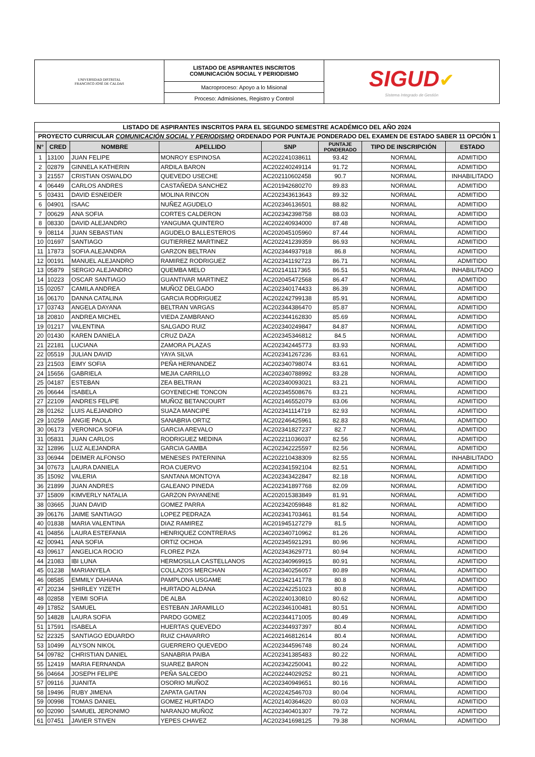| UNIVERSIDAD DISTRITAL FRANCISCO JOSÉ DE CALDAS | LISTADO DE ASPIRANTES INSCRITOS COMUNICACIÓN SOCIAL Y PERIODISMO | SIGUD ✔ Sistema Integrado de Gestión |
| | Macroproceso: Apoyo a lo Misional | |
| | Proceso: Admisiones, Registro y Control | |
| LISTADO DE ASPIRANTES INSCRITOS PARA EL SEGUNDO SEMESTRE ACADÉMICO DEL AÑO 2024 | | | | | | | |
| --- | --- | --- | --- | --- | --- | --- | --- |
| PROYECTO CURRICULAR COMUNICACIÓN SOCIAL Y PERIODISMO ORDENADO POR PUNTAJE PONDERADO DEL EXAMEN DE ESTADO SABER 11 OPCIÓN 1 | | | | | | | |
| N° | CRED | NOMBRE | APELLIDO | SNP | PUNTAJE PONDERADO | TIPO DE INSCRIPCIÓN | ESTADO |
| 1 | 13100 | JUAN FELIPE | MONROY ESPINOSA | AC202241038611 | 93.42 | NORMAL | ADMITIDO |
| 2 | 02879 | GINNELA KATHERIN | ARDILA BARON | AC202240249114 | 91.72 | NORMAL | ADMITIDO |
| 3 | 21557 | CRISTIAN OSWALDO | QUEVEDO USECHE | AC202110602458 | 90.7 | NORMAL | INHABILITADO |
| 4 | 06449 | CARLOS ANDRES | CASTAÑEDA SANCHEZ | AC201942680270 | 89.83 | NORMAL | ADMITIDO |
| 5 | 03431 | DAVID ESNEIDER | MOLINA RINCON | AC202343613643 | 89.32 | NORMAL | ADMITIDO |
| 6 | 04901 | ISAAC | NUÑEZ AGUDELO | AC202346136501 | 88.82 | NORMAL | ADMITIDO |
| 7 | 00629 | ANA SOFIA | CORTES CALDERON | AC202342398758 | 88.03 | NORMAL | ADMITIDO |
| 8 | 08330 | DAVID ALEJANDRO | YANGUMA QUINTERO | AC202240934000 | 87.48 | NORMAL | ADMITIDO |
| 9 | 08114 | JUAN SEBASTIAN | AGUDELO BALLESTEROS | AC202045105960 | 87.44 | NORMAL | ADMITIDO |
| 10 | 01697 | SANTIAGO | GUTIERREZ MARTINEZ | AC202241239359 | 86.93 | NORMAL | ADMITIDO |
| 11 | 17873 | SOFIA ALEJANDRA | GARZON BELTRAN | AC202344937918 | 86.8 | NORMAL | ADMITIDO |
| 12 | 00191 | MANUEL ALEJANDRO | RAMIREZ RODRIGUEZ | AC202341192723 | 86.71 | NORMAL | ADMITIDO |
| 13 | 05879 | SERGIO ALEJANDRO | QUEMBA MELO | AC202141117365 | 86.51 | NORMAL | INHABILITADO |
| 14 | 10223 | OSCAR SANTIAGO | GUANTIVAR MARTINEZ | AC202045472568 | 86.47 | NORMAL | ADMITIDO |
| 15 | 02057 | CAMILA ANDREA | MUÑOZ DELGADO | AC202340174433 | 86.39 | NORMAL | ADMITIDO |
| 16 | 06170 | DANNA CATALINA | GARCIA RODRIGUEZ | AC202242799138 | 85.91 | NORMAL | ADMITIDO |
| 17 | 03743 | ANGELA DAYANA | BELTRAN VARGAS | AC202344386470 | 85.87 | NORMAL | ADMITIDO |
| 18 | 20810 | ANDREA MICHEL | VIEDA ZAMBRANO | AC202344162830 | 85.69 | NORMAL | ADMITIDO |
| 19 | 01217 | VALENTINA | SALGADO RUIZ | AC202340249847 | 84.87 | NORMAL | ADMITIDO |
| 20 | 01430 | KAREN DANIELA | CRUZ DAZA | AC202345346812 | 84.5 | NORMAL | ADMITIDO |
| 21 | 22181 | LUCIANA | ZAMORA PLAZAS | AC202342445773 | 83.93 | NORMAL | ADMITIDO |
| 22 | 05519 | JULIAN DAVID | YAYA SILVA | AC202341267236 | 83.61 | NORMAL | ADMITIDO |
| 23 | 21503 | EIMY SOFIA | PEÑA HERNANDEZ | AC202340798074 | 83.61 | NORMAL | ADMITIDO |
| 24 | 15656 | GABRIELA | MEJIA CARRILLO | AC202340788992 | 83.28 | NORMAL | ADMITIDO |
| 25 | 04187 | ESTEBAN | ZEA BELTRAN | AC202340093021 | 83.21 | NORMAL | ADMITIDO |
| 26 | 06644 | ISABELA | GOYENECHE TONCON | AC202345508676 | 83.21 | NORMAL | ADMITIDO |
| 27 | 22109 | ANDRES FELIPE | MUÑOZ BETANCOURT | AC202146552079 | 83.06 | NORMAL | ADMITIDO |
| 28 | 01262 | LUIS ALEJANDRO | SUAZA MANCIPE | AC202341114719 | 82.93 | NORMAL | ADMITIDO |
| 29 | 10259 | ANGIE PAOLA | SANABRIA ORTIZ | AC202246425961 | 82.83 | NORMAL | ADMITIDO |
| 30 | 06173 | VERONICA SOFIA | GARCIA AREVALO | AC202341827237 | 82.7 | NORMAL | ADMITIDO |
| 31 | 05831 | JUAN CARLOS | RODRIGUEZ MEDINA | AC202211036037 | 82.56 | NORMAL | ADMITIDO |
| 32 | 12896 | LUZ ALEJANDRA | GARCIA GAMBA | AC202342225597 | 82.56 | NORMAL | ADMITIDO |
| 33 | 06944 | DEIMER ALFONSO | MENESES PATERNINA | AC202210438309 | 82.55 | NORMAL | INHABILITADO |
| 34 | 07673 | LAURA DANIELA | ROA CUERVO | AC202341592104 | 82.51 | NORMAL | ADMITIDO |
| 35 | 15092 | VALERIA | SANTANA MONTOYA | AC202343422847 | 82.18 | NORMAL | ADMITIDO |
| 36 | 21899 | JUAN ANDRES | GALEANO PINEDA | AC202341897768 | 82.09 | NORMAL | ADMITIDO |
| 37 | 15809 | KIMVERLY NATALIA | GARZON PAYANENE | AC202015383849 | 81.91 | NORMAL | ADMITIDO |
| 38 | 03665 | JUAN DAVID | GOMEZ PARRA | AC202342059848 | 81.82 | NORMAL | ADMITIDO |
| 39 | 06176 | JAIME SANTIAGO | LOPEZ PEDRAZA | AC202341703461 | 81.54 | NORMAL | ADMITIDO |
| 40 | 01838 | MARIA VALENTINA | DIAZ RAMIREZ | AC201945127279 | 81.5 | NORMAL | ADMITIDO |
| 41 | 04856 | LAURA ESTEFANIA | HENRIQUEZ CONTRERAS | AC202340710962 | 81.26 | NORMAL | ADMITIDO |
| 42 | 00941 | ANA SOFIA | ORTIZ OCHOA | AC202345921291 | 80.96 | NORMAL | ADMITIDO |
| 43 | 09617 | ANGELICA ROCIO | FLOREZ PIZA | AC202343629771 | 80.94 | NORMAL | ADMITIDO |
| 44 | 21083 | IBI LUNA | HERMOSILLA CASTELLANOS | AC202340969915 | 80.91 | NORMAL | ADMITIDO |
| 45 | 01238 | MARIANYELA | COLLAZOS MERCHAN | AC202340256057 | 80.89 | NORMAL | ADMITIDO |
| 46 | 08585 | EMMILY DAHIANA | PAMPLONA USGAME | AC202342141778 | 80.8 | NORMAL | ADMITIDO |
| 47 | 20234 | SHIRLEY YIZETH | HURTADO ALDANA | AC202242251023 | 80.8 | NORMAL | ADMITIDO |
| 48 | 02858 | YEIMI SOFIA | DE ALBA | AC202240130810 | 80.62 | NORMAL | ADMITIDO |
| 49 | 17852 | SAMUEL | ESTEBAN JARAMILLO | AC202346100481 | 80.51 | NORMAL | ADMITIDO |
| 50 | 14828 | LAURA SOFIA | PARDO GOMEZ | AC202344171005 | 80.49 | NORMAL | ADMITIDO |
| 51 | 17591 | ISABELA | HUERTAS QUEVEDO | AC202344937397 | 80.4 | NORMAL | ADMITIDO |
| 52 | 22325 | SANTIAGO EDUARDO | RUIZ CHAVARRO | AC202146812614 | 80.4 | NORMAL | ADMITIDO |
| 53 | 10499 | ALYSON NIKOL | GUERRERO QUEVEDO | AC202344596748 | 80.24 | NORMAL | ADMITIDO |
| 54 | 09782 | CHRISTIAN DANIEL | SANABRIA PAIBA | AC202341385483 | 80.22 | NORMAL | ADMITIDO |
| 55 | 12419 | MARIA FERNANDA | SUAREZ BARON | AC202342250041 | 80.22 | NORMAL | ADMITIDO |
| 56 | 04664 | JOSEPH FELIPE | PEÑA SALCEDO | AC202244029252 | 80.21 | NORMAL | ADMITIDO |
| 57 | 09116 | JUANITA | OSORIO MUÑOZ | AC202340949651 | 80.16 | NORMAL | ADMITIDO |
| 58 | 19496 | RUBY JIMENA | ZAPATA GAITAN | AC202242546703 | 80.04 | NORMAL | ADMITIDO |
| 59 | 00998 | TOMAS DANIEL | GOMEZ HURTADO | AC202140364620 | 80.03 | NORMAL | ADMITIDO |
| 60 | 02090 | SAMUEL JERONIMO | NARANJO MUÑOZ | AC202340401307 | 79.72 | NORMAL | ADMITIDO |
| 61 | 07451 | JAVIER STIVEN | YEPES CHAVEZ | AC202341698125 | 79.38 | NORMAL | ADMITIDO |